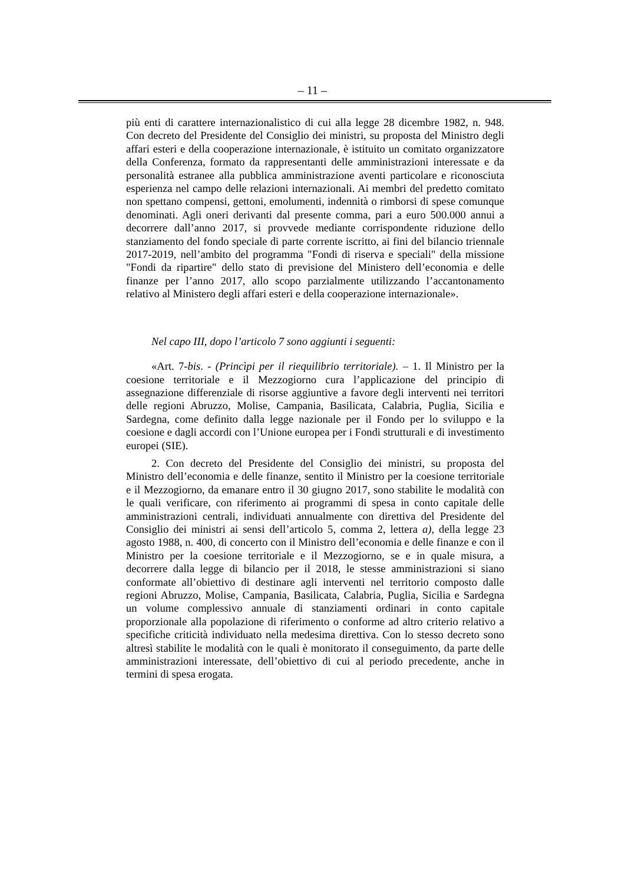– 11 –
più enti di carattere internazionalistico di cui alla legge 28 dicembre 1982, n. 948. Con decreto del Presidente del Consiglio dei ministri, su proposta del Ministro degli affari esteri e della cooperazione internazionale, è istituito un comitato organizzatore della Conferenza, formato da rappresentanti delle amministrazioni interessate e da personalità estranee alla pubblica amministrazione aventi particolare e riconosciuta esperienza nel campo delle relazioni internazionali. Ai membri del predetto comitato non spettano compensi, gettoni, emolumenti, indennità o rimborsi di spese comunque denominati. Agli oneri derivanti dal presente comma, pari a euro 500.000 annui a decorrere dall’anno 2017, si provvede mediante corrispondente riduzione dello stanziamento del fondo speciale di parte corrente iscritto, ai fini del bilancio triennale 2017-2019, nell’ambito del programma "Fondi di riserva e speciali" della missione "Fondi da ripartire" dello stato di previsione del Ministero dell’economia e delle finanze per l’anno 2017, allo scopo parzialmente utilizzando l’accantonamento relativo al Ministero degli affari esteri e della cooperazione internazionale».
Nel capo III, dopo l’articolo 7 sono aggiunti i seguenti:
«Art. 7-bis. - (Princìpi per il riequilibrio territoriale). – 1. Il Ministro per la coesione territoriale e il Mezzogiorno cura l’applicazione del principio di assegnazione differenziale di risorse aggiuntive a favore degli interventi nei territori delle regioni Abruzzo, Molise, Campania, Basilicata, Calabria, Puglia, Sicilia e Sardegna, come definito dalla legge nazionale per il Fondo per lo sviluppo e la coesione e dagli accordi con l’Unione europea per i Fondi strutturali e di investimento europei (SIE).
2. Con decreto del Presidente del Consiglio dei ministri, su proposta del Ministro dell’economia e delle finanze, sentito il Ministro per la coesione territoriale e il Mezzogiorno, da emanare entro il 30 giugno 2017, sono stabilite le modalità con le quali verificare, con riferimento ai programmi di spesa in conto capitale delle amministrazioni centrali, individuati annualmente con direttiva del Presidente del Consiglio dei ministri ai sensi dell’articolo 5, comma 2, lettera a), della legge 23 agosto 1988, n. 400, di concerto con il Ministro dell’economia e delle finanze e con il Ministro per la coesione territoriale e il Mezzogiorno, se e in quale misura, a decorrere dalla legge di bilancio per il 2018, le stesse amministrazioni si siano conformate all’obiettivo di destinare agli interventi nel territorio composto dalle regioni Abruzzo, Molise, Campania, Basilicata, Calabria, Puglia, Sicilia e Sardegna un volume complessivo annuale di stanziamenti ordinari in conto capitale proporzionale alla popolazione di riferimento o conforme ad altro criterio relativo a specifiche criticità individuato nella medesima direttiva. Con lo stesso decreto sono altresì stabilite le modalità con le quali è monitorato il conseguimento, da parte delle amministrazioni interessate, dell’obiettivo di cui al periodo precedente, anche in termini di spesa erogata.